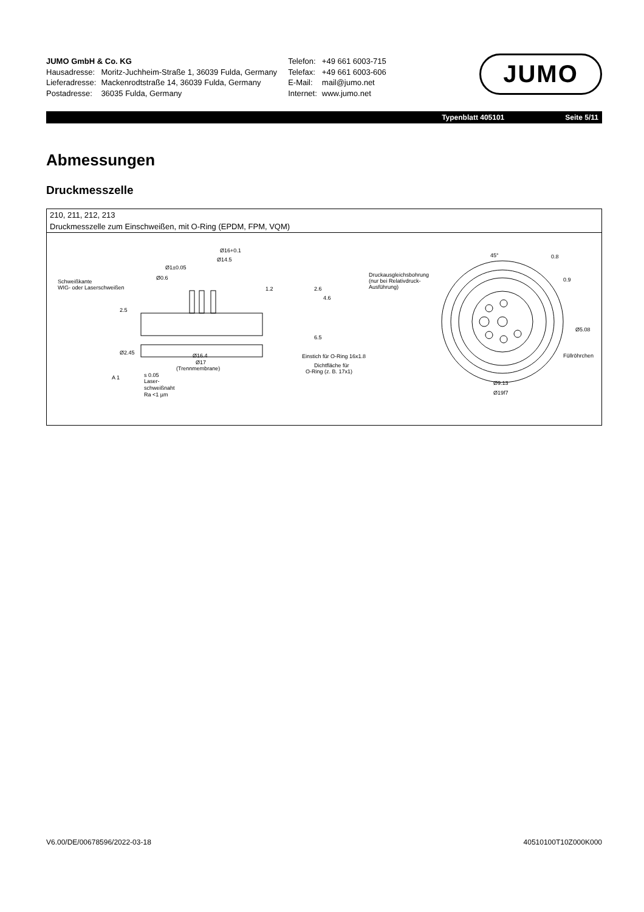| JUMO GmbH & Co. KG | |
| Hausadresse: | Moritz-Juchheim-Straße 1, 36039 Fulda, Germany |
| Lieferadresse: | Mackenrodtstraße 14, 36039 Fulda, Germany |
| Postadresse: | 36035 Fulda, Germany |
| Telefon: | +49 661 6003-715 |
| Telefax: | +49 661 6003-606 |
| E-Mail: | mail@jumo.net |
| Internet: | www.jumo.net |
JUMO
Typenblatt 405101 Seite 5/11
Abmessungen
Druckmesszelle
210, 211, 212, 213
Druckmesszelle zum Einschweißen, mit O-Ring (EPDM, FPM, VQM)
Ø16+0.1
Ø14.5
Ø1±0.05
Ø0.6
Schweißkante
WIG- oder Laserschweißen
Ø16.4
Ø17
(Trennmembrane)
Einstich für O-Ring 16x1.8
Dichtfläche für
O-Ring (z. B. 17x1)
s 0.05
A 1
Laser-
schweißnaht
Ra <1 µm
Druckausgleichsbohrung
(nur bei Relativdruck-
Ausführung)
Ø5.08
Füllröhrchen
Ø9.13
Ø19f7
45°
0.8
0.9
2.5
Ø2.45
1.2
2.6
4.6
6.5
V6.00/DE/00678596/2022-03-18 40510100T10Z000K000